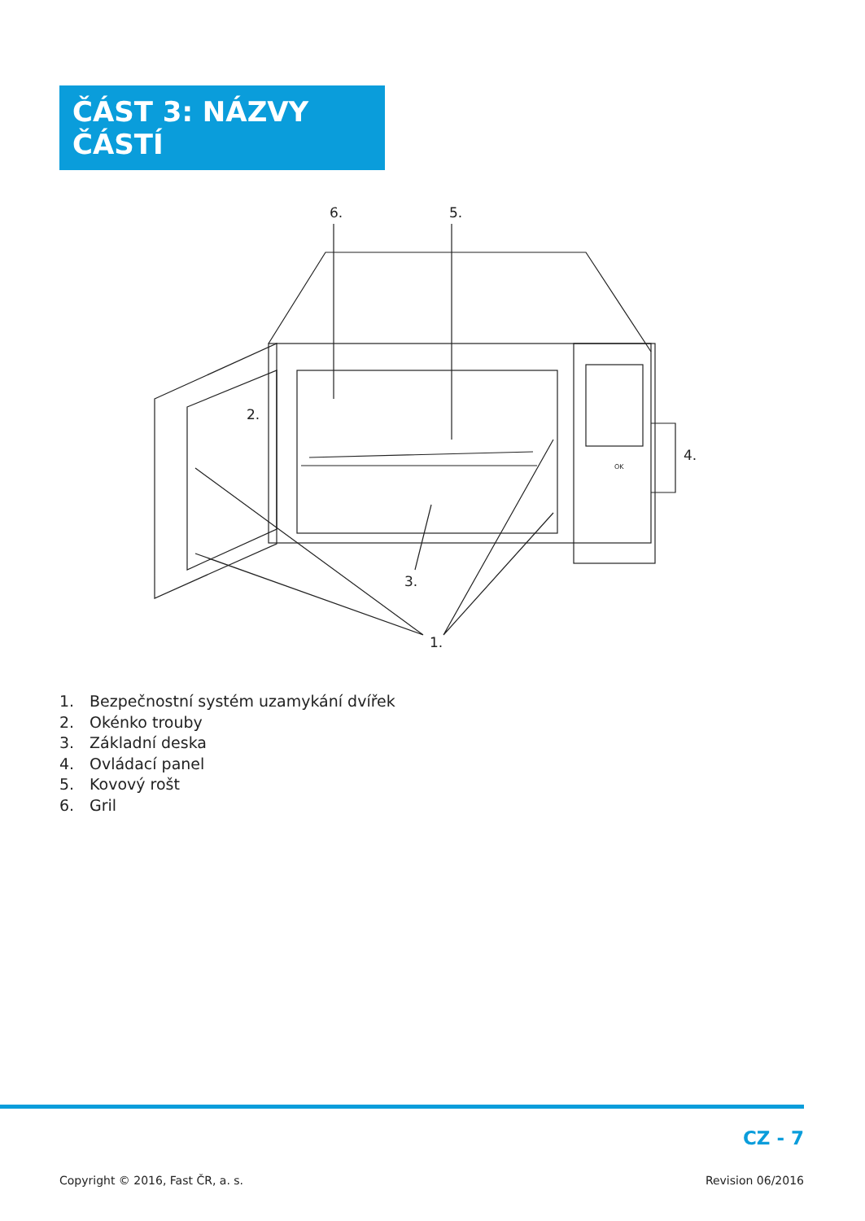ČÁST 3: NÁZVY ČÁSTÍ
6.
5.
2.
4.
3.
1.
OK
1. Bezpečnostní systém uzamykání dvířek
2. Okénko trouby
3. Základní deska
4. Ovládací panel
5. Kovový rošt
6. Gril
CZ - 7
Copyright © 2016, Fast ČR, a. s. Revision 06/2016